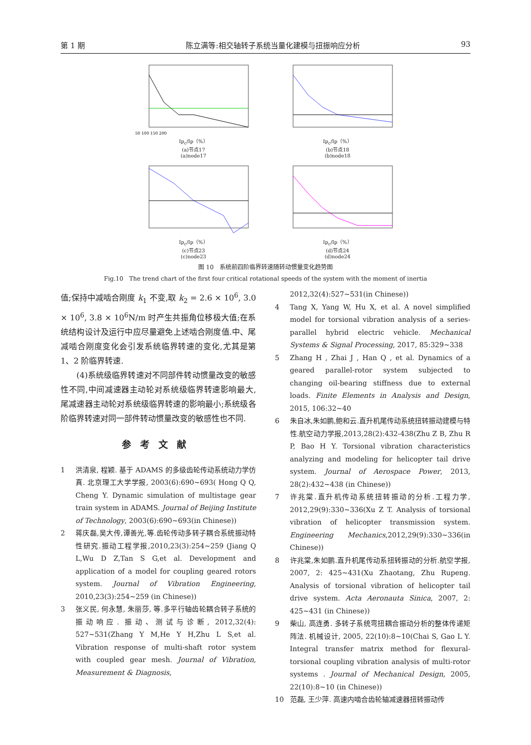第 1 期 陈立满等:相交轴转子系统当量化建模与扭振响应分析 93
50 100 150 200
Ip<sub>c</sub>/Ip（%）
(a)节点17
(a)node17
Ip<sub>c</sub>/Ip（%）
(b)节点18
(b)node18
Ip<sub>c</sub>/Ip（%）
(c)节点23
(c)node23
Ip<sub>c</sub>/Ip（%）
(d)节点24
(d)node24
图 10　系统前四阶临界转速随转动惯量变化趋势图
Fig.10　The trend chart of the first four critical rotational speeds of the system with the moment of inertia
值;保持中减啮合刚度 k<sub>1</sub> 不变,取 k<sub>2</sub> = 2.6 × 10<sup>6</sup>, 3.0 × 10<sup>6</sup>, 3.8 × 10<sup>6</sup>N/m 时产生共振角位移极大值;在系统结构设计及运行中应尽量避免上述啮合刚度值.中、尾减啮合刚度变化会引发系统临界转速的变化,尤其是第 1、2 阶临界转速.
(4)系统级临界转速对不同部件转动惯量改变的敏感性不同,中间减速器主动轮对系统级临界转速影响最大,尾减速器主动轮对系统级临界转速的影响最小;系统级各阶临界转速对同一部件转动惯量改变的敏感性也不同.
参考文献
1 洪清泉, 程颖. 基于 ADAMS 的多级齿轮传动系统动力学仿真. 北京理工大学学报, 2003(6):690~693( Hong Q Q, Cheng Y. Dynamic simulation of multistage gear train system in ADAMS. Journal of Beijing Institute of Technology, 2003(6):690~693(in Chinese))
2 蒋庆磊,吴大传,谭善光,等.齿轮传动多转子耦合系统振动特性研究.振动工程学报,2010,23(3):254~259 (Jiang Q L,Wu D Z,Tan S G,et al. Development and application of a model for coupling geared rotors system. Journal of Vibration Engineering, 2010,23(3):254~259 (in Chinese))
3 张义民, 何永慧, 朱丽莎, 等.多平行轴齿轮耦合转子系统的振动响应. 振动、测试与诊断, 2012,32(4): 527~531(Zhang Y M,He Y H,Zhu L S,et al. Vibration response of multi-shaft rotor system with coupled gear mesh. Journal of Vibration, Measurement & Diagnosis,
2012,32(4):527~531(in Chinese))
4 Tang X, Yang W, Hu X, et al. A novel simplified model for torsional vibration analysis of a series-parallel hybrid electric vehicle. Mechanical Systems & Signal Processing, 2017, 85:329~338
5 Zhang H , Zhai J , Han Q , et al. Dynamics of a geared parallel-rotor system subjected to changing oil-bearing stiffness due to external loads. Finite Elements in Analysis and Design, 2015, 106:32~40
6 朱自冰,朱如鹏,鲍和云.直升机尾传动系统扭转振动建模与特性.航空动力学报,2013,28(2):432-438(Zhu Z B, Zhu R P, Bao H Y. Torsional vibration characteristics analyzing and modeling for helicopter tail drive system. Journal of Aerospace Power, 2013, 28(2):432~438 (in Chinese))
7 许兆棠.直升机传动系统扭转振动的分析.工程力学, 2012,29(9):330~336(Xu Z T. Analysis of torsional vibration of helicopter transmission system. Engineering Mechanics,2012,29(9):330~336(in Chinese))
8 许兆棠,朱如鹏.直升机尾传动系扭转振动的分析.航空学报, 2007, 2: 425~431(Xu Zhaotang, Zhu Rupeng. Analysis of torsional vibration of helicopter tail drive system. Acta Aeronauta Sinica, 2007, 2: 425~431 (in Chinese))
9 柴山, 高连勇. 多转子系统弯扭耦合振动分析的整体传递矩阵法. 机械设计, 2005, 22(10):8~10(Chai S, Gao L Y. Integral transfer matrix method for flexural-torsional coupling vibration analysis of multi-rotor systems . Journal of Mechanical Design, 2005, 22(10):8~10 (in Chinese))
10 范磊, 王少萍. 高速内啮合齿轮轴减速器扭转振动传